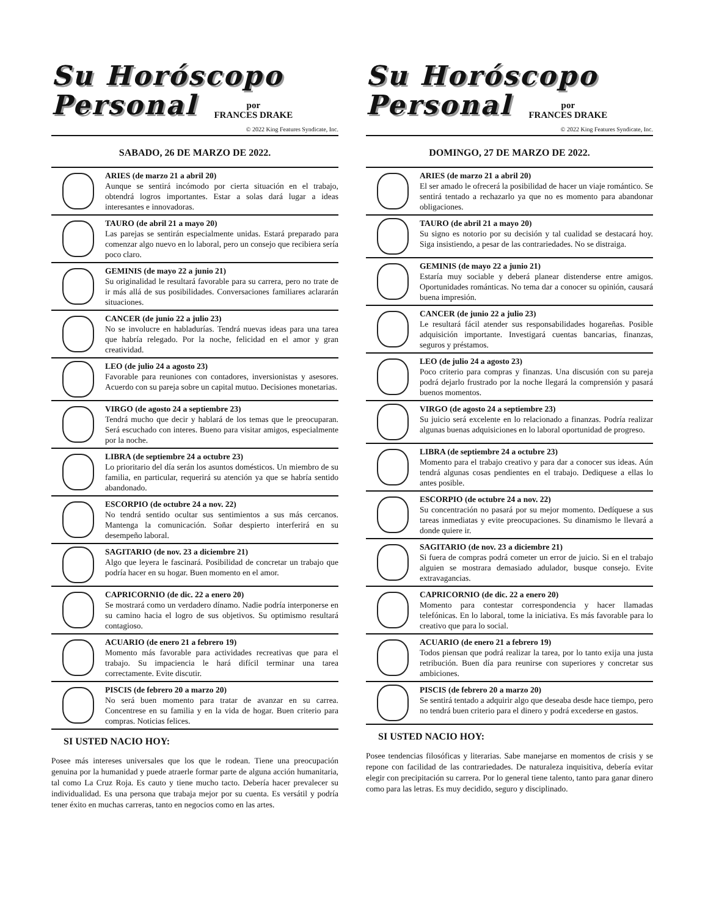Su Horóscopo
Personal
por
FRANCES DRAKE
© 2022 King Features Syndicate, Inc.
SABADO, 26 DE MARZO DE 2022.
ARIES (de marzo 21 a abril 20)
Aunque se sentirá incómodo por cierta situación en el trabajo, obtendrá logros importantes. Estar a solas dará lugar a ideas interesantes e innovadoras.
TAURO (de abril 21 a mayo 20)
Las parejas se sentirán especialmente unidas. Estará preparado para comenzar algo nuevo en lo laboral, pero un consejo que recibiera sería poco claro.
GEMINIS (de mayo 22 a junio 21)
Su originalidad le resultará favorable para su carrera, pero no trate de ir más allá de sus posibilidades. Conversaciones familiares aclararán situaciones.
CANCER (de junio 22 a julio 23)
No se involucre en habladurías. Tendrá nuevas ideas para una tarea que habría relegado. Por la noche, felicidad en el amor y gran creatividad.
LEO (de julio 24 a agosto 23)
Favorable para reuniones con contadores, inversionistas y asesores. Acuerdo con su pareja sobre un capital mutuo. Decisiones monetarias.
VIRGO (de agosto 24 a septiembre 23)
Tendrá mucho que decir y hablará de los temas que le preocuparan. Será escuchado con interes. Bueno para visitar amigos, especialmente por la noche.
LIBRA (de septiembre 24 a octubre 23)
Lo prioritario del día serán los asuntos domésticos. Un miembro de su familia, en particular, requerirá su atención ya que se habría sentido abandonado.
ESCORPIO (de octubre 24 a nov. 22)
No tendrá sentido ocultar sus sentimientos a sus más cercanos. Mantenga la comunicación. Soñar despierto interferirá en su desempeño laboral.
SAGITARIO (de nov. 23 a diciembre 21)
Algo que leyera le fascinará. Posibilidad de concretar un trabajo que podría hacer en su hogar. Buen momento en el amor.
CAPRICORNIO (de dic. 22 a enero 20)
Se mostrará como un verdadero dínamo. Nadie podría interponerse en su camino hacia el logro de sus objetivos. Su optimismo resultará contagioso.
ACUARIO (de enero 21 a febrero 19)
Momento más favorable para actividades recreativas que para el trabajo. Su impaciencia le hará difícil terminar una tarea correctamente. Evite discutir.
PISCIS (de febrero 20 a marzo 20)
No será buen momento para tratar de avanzar en su carrea. Concentrese en su familia y en la vida de hogar. Buen criterio para compras. Noticias felices.
SI USTED NACIO HOY:
Posee más intereses universales que los que le rodean. Tiene una preocupación genuina por la humanidad y puede atraerle formar parte de alguna acción humanitaria, tal como La Cruz Roja. Es cauto y tiene mucho tacto. Debería hacer prevalecer su individualidad. Es una persona que trabaja mejor por su cuenta. Es versátil y podría tener éxito en muchas carreras, tanto en negocios como en las artes.
Su Horóscopo
Personal
por
FRANCES DRAKE
© 2022 King Features Syndicate, Inc.
DOMINGO, 27 DE MARZO DE 2022.
ARIES (de marzo 21 a abril 20)
El ser amado le ofrecerá la posibilidad de hacer un viaje romántico. Se sentirá tentado a rechazarlo ya que no es momento para abandonar obligaciones.
TAURO (de abril 21 a mayo 20)
Su signo es notorio por su decisión y tal cualidad se destacará hoy. Siga insistiendo, a pesar de las contrariedades. No se distraiga.
GEMINIS (de mayo 22 a junio 21)
Estaría muy sociable y deberá planear distenderse entre amigos. Oportunidades románticas. No tema dar a conocer su opinión, causará buena impresión.
CANCER (de junio 22 a julio 23)
Le resultará fácil atender sus responsabilidades hogareñas. Posible adquisición importante. Investigará cuentas bancarias, finanzas, seguros y préstamos.
LEO (de julio 24 a agosto 23)
Poco criterio para compras y finanzas. Una discusión con su pareja podrá dejarlo frustrado por la noche llegará la comprensión y pasará buenos momentos.
VIRGO (de agosto 24 a septiembre 23)
Su juicio será excelente en lo relacionado a finanzas. Podría realizar algunas buenas adquisiciones en lo laboral oportunidad de progreso.
LIBRA (de septiembre 24 a octubre 23)
Momento para el trabajo creativo y para dar a conocer sus ideas. Aún tendrá algunas cosas pendientes en el trabajo. Dediquese a ellas lo antes posible.
ESCORPIO (de octubre 24 a nov. 22)
Su concentración no pasará por su mejor momento. Dedíquese a sus tareas inmediatas y evite preocupaciones. Su dinamismo le llevará a donde quiere ir.
SAGITARIO (de nov. 23 a diciembre 21)
Si fuera de compras podrá cometer un error de juicio. Si en el trabajo alguien se mostrara demasiado adulador, busque consejo. Evite extravagancias.
CAPRICORNIO (de dic. 22 a enero 20)
Momento para contestar correspondencia y hacer llamadas telefónicas. En lo laboral, tome la iniciativa. Es más favorable para lo creativo que para lo social.
ACUARIO (de enero 21 a febrero 19)
Todos piensan que podrá realizar la tarea, por lo tanto exija una justa retribución. Buen día para reunirse con superiores y concretar sus ambiciones.
PISCIS (de febrero 20 a marzo 20)
Se sentirá tentado a adquirir algo que deseaba desde hace tiempo, pero no tendrá buen criterio para el dinero y podrá excederse en gastos.
SI USTED NACIO HOY:
Posee tendencias filosóficas y literarias. Sabe manejarse en momentos de crisis y se repone con facilidad de las contrariedades. De naturaleza inquisitiva, debería evitar elegir con precipitación su carrera. Por lo general tiene talento, tanto para ganar dinero como para las letras. Es muy decidido, seguro y disciplinado.